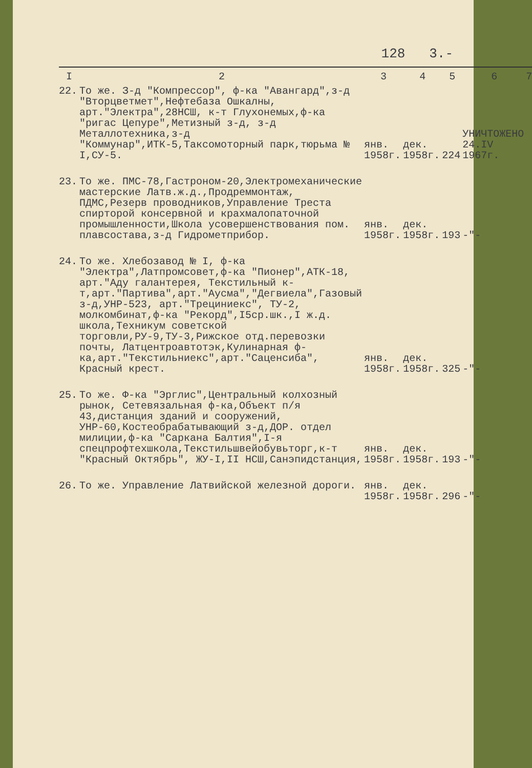128 3.-
| I | 2 | 3 | 4 | 5 | 6 | 7 |
| --- | --- | --- | --- | --- | --- | --- |
| 22. | То же. З-д "Компрессор", ф-ка "Авангард",з-д "Вторцветмет",Нефтебаза Ошкалны, арт."Электра",28НСШ, к-т Глухонемых,ф-ка "ригас Цепуре",Метизный з-д, з-д Металлотехника,з-д "Коммунар",ИТК-5,Таксомоторный парк,тюрьма № I,СУ-5. | янв. 1958г. | дек. 1958г. | 224 | УНИЧТОЖЕНО 24.IV 1967г. | |
| 23. | То же. ПМС-78,Гастроном-20,Электромеханические мастерские Латв.ж.д.,Продреммонтаж, ПДМС,Резерв проводников,Управление Треста спирторой консервной и крахмалопаточной промышленности,Школа усовершенствования пом. плавсостава,з-д Гидрометприбор. | янв. 1958г. | дек. 1958г. | 193 | -"- | |
| 24. | То же. Хлебозавод № I, ф-ка "Электра",Латпромсовет,ф-ка "Пионер",АТК-18, арт."Аду галантерея, Текстильный к-т,арт."Партива",арт."Аусма","Дегвиела",Газовый з-д,УНР-523, арт."Трециниекс", ТУ-2, молкомбинат,ф-ка "Рекорд",I5ср.шк.,I ж.д. школа,Техникум советской торговли,РУ-9,ТУ-3,Рижское отд.перевозки почты, Латцентроавтотэк,Кулинарная ф-ка,арт."Текстильниекс",арт."Саценсиба", Красный крест. | янв. 1958г. | дек. 1958г. | 325 | -"- | |
| 25. | То же. Ф-ка "Эрглис",Центральный колхозный рынок, Сетевязальная ф-ка,Объект п/я 43,дистанция зданий и сооружений, УНР-60,Костеобрабатывающий з-д,ДОР. отдел милиции,ф-ка "Саркана Балтия",I-я спецпрофтехшкола,Текстильшвейобувьторг,к-т "Красный Октябрь", ЖУ-I,II НСШ,Санэпидстанция, | янв. 1958г. | дек. 1958г. | 193 | -"- | |
| 26. | То же. Управление Латвийской железной дороги. | янв. 1958г. | дек. 1958г. | 296 | -"- | |